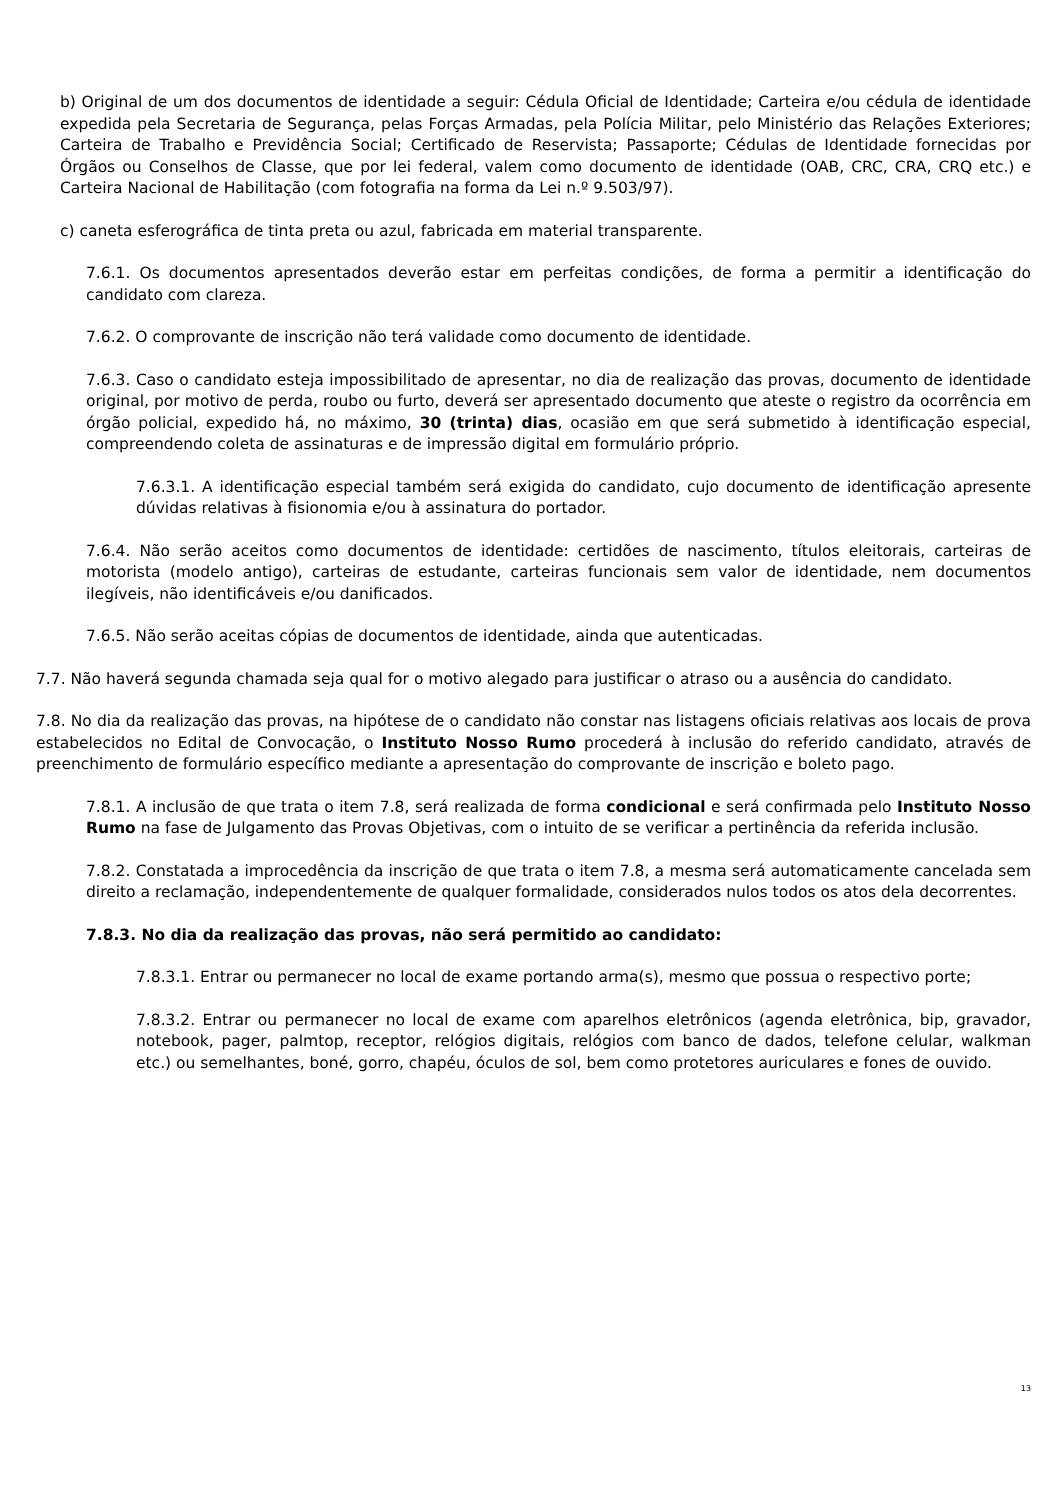b) Original de um dos documentos de identidade a seguir: Cédula Oficial de Identidade; Carteira e/ou cédula de identidade expedida pela Secretaria de Segurança, pelas Forças Armadas, pela Polícia Militar, pelo Ministério das Relações Exteriores; Carteira de Trabalho e Previdência Social; Certificado de Reservista; Passaporte; Cédulas de Identidade fornecidas por Órgãos ou Conselhos de Classe, que por lei federal, valem como documento de identidade (OAB, CRC, CRA, CRQ etc.) e Carteira Nacional de Habilitação (com fotografia na forma da Lei n.º 9.503/97).
c) caneta esferográfica de tinta preta ou azul, fabricada em material transparente.
7.6.1. Os documentos apresentados deverão estar em perfeitas condições, de forma a permitir a identificação do candidato com clareza.
7.6.2. O comprovante de inscrição não terá validade como documento de identidade.
7.6.3. Caso o candidato esteja impossibilitado de apresentar, no dia de realização das provas, documento de identidade original, por motivo de perda, roubo ou furto, deverá ser apresentado documento que ateste o registro da ocorrência em órgão policial, expedido há, no máximo, 30 (trinta) dias, ocasião em que será submetido à identificação especial, compreendendo coleta de assinaturas e de impressão digital em formulário próprio.
7.6.3.1. A identificação especial também será exigida do candidato, cujo documento de identificação apresente dúvidas relativas à fisionomia e/ou à assinatura do portador.
7.6.4. Não serão aceitos como documentos de identidade: certidões de nascimento, títulos eleitorais, carteiras de motorista (modelo antigo), carteiras de estudante, carteiras funcionais sem valor de identidade, nem documentos ilegíveis, não identificáveis e/ou danificados.
7.6.5. Não serão aceitas cópias de documentos de identidade, ainda que autenticadas.
7.7. Não haverá segunda chamada seja qual for o motivo alegado para justificar o atraso ou a ausência do candidato.
7.8. No dia da realização das provas, na hipótese de o candidato não constar nas listagens oficiais relativas aos locais de prova estabelecidos no Edital de Convocação, o Instituto Nosso Rumo procederá à inclusão do referido candidato, através de preenchimento de formulário específico mediante a apresentação do comprovante de inscrição e boleto pago.
7.8.1. A inclusão de que trata o item 7.8, será realizada de forma condicional e será confirmada pelo Instituto Nosso Rumo na fase de Julgamento das Provas Objetivas, com o intuito de se verificar a pertinência da referida inclusão.
7.8.2. Constatada a improcedência da inscrição de que trata o item 7.8, a mesma será automaticamente cancelada sem direito a reclamação, independentemente de qualquer formalidade, considerados nulos todos os atos dela decorrentes.
7.8.3. No dia da realização das provas, não será permitido ao candidato:
7.8.3.1. Entrar ou permanecer no local de exame portando arma(s), mesmo que possua o respectivo porte;
7.8.3.2. Entrar ou permanecer no local de exame com aparelhos eletrônicos (agenda eletrônica, bip, gravador, notebook, pager, palmtop, receptor, relógios digitais, relógios com banco de dados, telefone celular, walkman etc.) ou semelhantes, boné, gorro, chapéu, óculos de sol, bem como protetores auriculares e fones de ouvido.
13